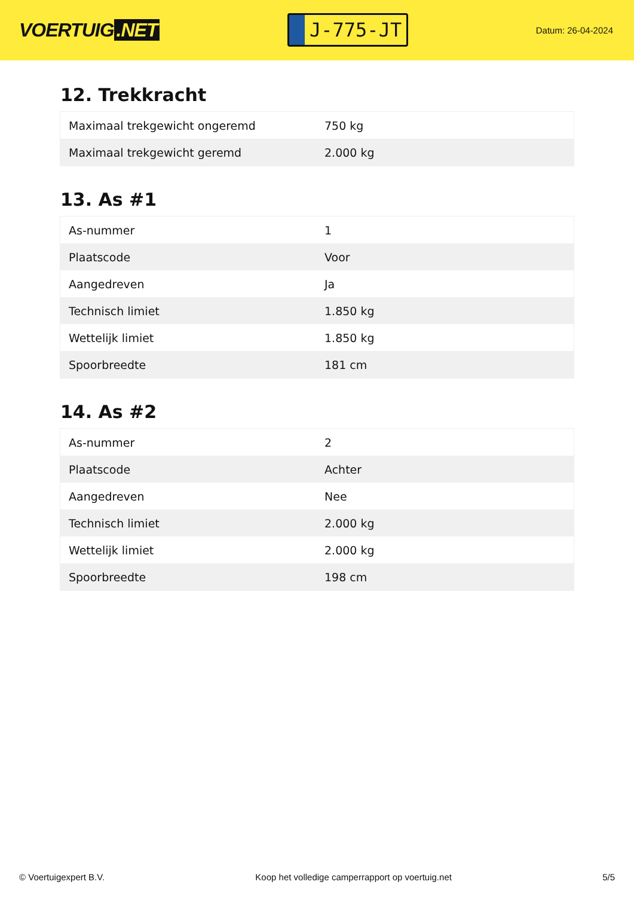VOERTUIG.NET
J-775-JT
Datum: 26-04-2024
12. Trekkracht
| Maximaal trekgewicht ongeremd | 750 kg |
| Maximaal trekgewicht geremd | 2.000 kg |
13. As #1
| As-nummer | 1 |
| Plaatscode | Voor |
| Aangedreven | Ja |
| Technisch limiet | 1.850 kg |
| Wettelijk limiet | 1.850 kg |
| Spoorbreedte | 181 cm |
14. As #2
| As-nummer | 2 |
| Plaatscode | Achter |
| Aangedreven | Nee |
| Technisch limiet | 2.000 kg |
| Wettelijk limiet | 2.000 kg |
| Spoorbreedte | 198 cm |
© Voertuigexpert B.V. Koop het volledige camperrapport op voertuig.net 5/5